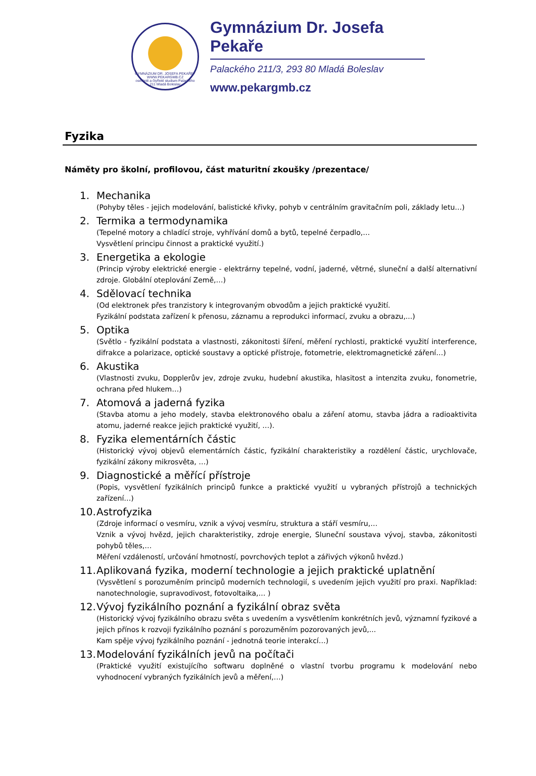GYMNÁZIUM DR. JOSEFA PEKAŘE · WWW.PEKARGMB.CZ
osmileté a čtyřleté studium Palackého 211 Mladá Boleslav
Gymnázium Dr. Josefa Pekaře
Palackého 211/3, 293 80 Mladá Boleslav
www.pekargmb.cz
Fyzika
Náměty pro školní, profilovou, část maturitní zkoušky /prezentace/
1. Mechanika
(Pohyby těles - jejich modelování, balistické křivky, pohyb v centrálním gravitačním poli, základy letu…)
2. Termika a termodynamika
(Tepelné motory a chladící stroje, vyhřívání domů a bytů, tepelné čerpadlo,…
Vysvětlení principu činnost a praktické využití.)
3. Energetika a ekologie
(Princip výroby elektrické energie - elektrárny tepelné, vodní, jaderné, větrné, sluneční a další alternativní zdroje. Globální oteplování Země,…)
4. Sdělovací technika
(Od elektronek přes tranzistory k integrovaným obvodům a jejich praktické využití.
Fyzikální podstata zařízení k přenosu, záznamu a reprodukci informací, zvuku a obrazu,...)
5. Optika
(Světlo - fyzikální podstata a vlastnosti, zákonitosti šíření, měření rychlosti, praktické využití interference, difrakce a polarizace, optické soustavy a optické přístroje, fotometrie, elektromagnetické záření…)
6. Akustika
(Vlastnosti zvuku, Dopplerův jev, zdroje zvuku, hudební akustika, hlasitost a intenzita zvuku, fonometrie, ochrana před hlukem…)
7. Atomová a jaderná fyzika
(Stavba atomu a jeho modely, stavba elektronového obalu a záření atomu, stavba jádra a radioaktivita atomu, jaderné reakce jejich praktické využití, …).
8. Fyzika elementárních částic
(Historický vývoj objevů elementárních částic, fyzikální charakteristiky a rozdělení částic, urychlovače, fyzikální zákony mikrosvěta, …)
9. Diagnostické a měřící přístroje
(Popis, vysvětlení fyzikálních principů funkce a praktické využití u vybraných přístrojů a technických zařízení…)
10. Astrofyzika
(Zdroje informací o vesmíru, vznik a vývoj vesmíru, struktura a stáří vesmíru,…
Vznik a vývoj hvězd, jejich charakteristiky, zdroje energie, Sluneční soustava vývoj, stavba, zákonitosti pohybů těles,…
Měření vzdáleností, určování hmotností, povrchových teplot a zářivých výkonů hvězd.)
11. Aplikovaná fyzika, moderní technologie a jejich praktické uplatnění
(Vysvětlení s porozuměním principů moderních technologií, s uvedením jejich využití pro praxi. Například: nanotechnologie, supravodivost, fotovoltaika,… )
12. Vývoj fyzikálního poznání a fyzikální obraz světa
(Historický vývoj fyzikálního obrazu světa s uvedením a vysvětlením konkrétních jevů, významní fyzikové a jejich přínos k rozvoji fyzikálního poznání s porozuměním pozorovaných jevů,...
Kam spěje vývoj fyzikálního poznání - jednotná teorie interakcí…)
13. Modelování fyzikálních jevů na počítači
(Praktické využití existujícího softwaru doplněné o vlastní tvorbu programu k modelování nebo vyhodnocení vybraných fyzikálních jevů a měření,…)